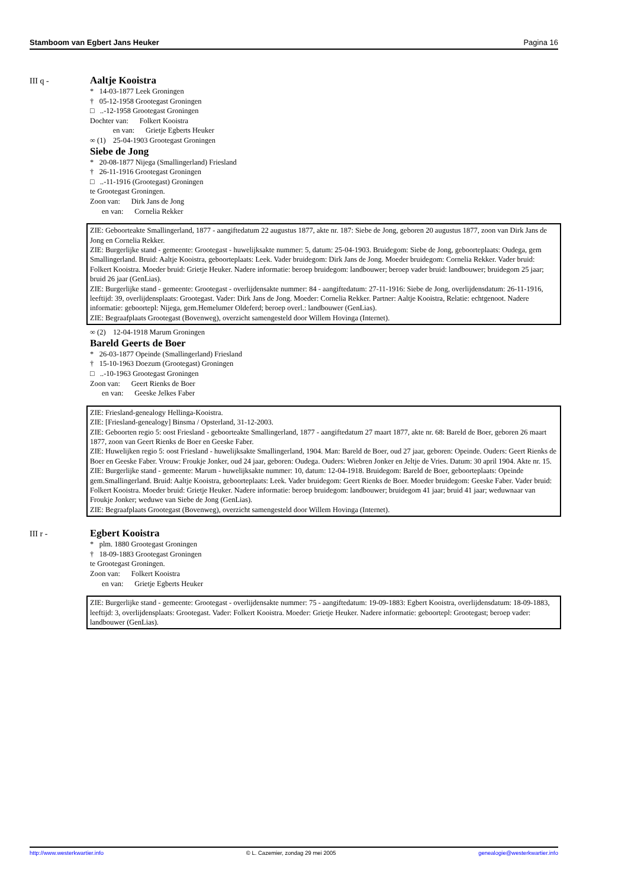Stamboom van Egbert Jans Heuker Pagina 16
III q -
Aaltje Kooistra
* 14-03-1877 Leek Groningen
† 05-12-1958 Grootegast Groningen
□ ..-12-1958 Grootegast Groningen
Dochter van: Folkert Kooistra
en van: Grietje Egberts Heuker
∞ (1) 25-04-1903 Grootegast Groningen
Siebe de Jong
* 20-08-1877 Nijega (Smallingerland) Friesland
† 26-11-1916 Grootegast Groningen
□ ..-11-1916 (Grootegast) Groningen
te Grootegast Groningen.
Zoon van: Dirk Jans de Jong
en van: Cornelia Rekker
ZIE: Geboorteakte Smallingerland, 1877 - aangiftedatum 22 augustus 1877, akte nr. 187: Siebe de Jong, geboren 20 augustus 1877, zoon van Dirk Jans de Jong en Cornelia Rekker.
ZIE: Burgerlijke stand - gemeente: Grootegast - huwelijksakte nummer: 5, datum: 25-04-1903. Bruidegom: Siebe de Jong, geboorteplaats: Oudega, gem Smallingerland. Bruid: Aaltje Kooistra, geboorteplaats: Leek. Vader bruidegom: Dirk Jans de Jong. Moeder bruidegom: Cornelia Rekker. Vader bruid: Folkert Kooistra. Moeder bruid: Grietje Heuker. Nadere informatie: beroep bruidegom: landbouwer; beroep vader bruid: landbouwer; bruidegom 25 jaar; bruid 26 jaar (GenLias).
ZIE: Burgerlijke stand - gemeente: Grootegast - overlijdensakte nummer: 84 - aangiftedatum: 27-11-1916: Siebe de Jong, overlijdensdatum: 26-11-1916, leeftijd: 39, overlijdensplaats: Grootegast. Vader: Dirk Jans de Jong. Moeder: Cornelia Rekker. Partner: Aaltje Kooistra, Relatie: echtgenoot. Nadere informatie: geboortepl: Nijega, gem.Hemelumer Oldeferd; beroep overl.: landbouwer (GenLias).
ZIE: Begraafplaats Grootegast (Bovenweg), overzicht samengesteld door Willem Hovinga (Internet).
∞ (2) 12-04-1918 Marum Groningen
Bareld Geerts de Boer
* 26-03-1877 Opeinde (Smallingerland) Friesland
† 15-10-1963 Doezum (Grootegast) Groningen
□ ..-10-1963 Grootegast Groningen
Zoon van: Geert Rienks de Boer
en van: Geeske Jelkes Faber
ZIE: Friesland-genealogy Hellinga-Kooistra.
ZIE: [Friesland-genealogy] Binsma / Opsterland, 31-12-2003.
ZIE: Geboorten regio 5: oost Friesland - geboorteakte Smallingerland, 1877 - aangiftedatum 27 maart 1877, akte nr. 68: Bareld de Boer, geboren 26 maart 1877, zoon van Geert Rienks de Boer en Geeske Faber.
ZIE: Huwelijken regio 5: oost Friesland - huwelijksakte Smallingerland, 1904. Man: Bareld de Boer, oud 27 jaar, geboren: Opeinde. Ouders: Geert Rienks de Boer en Geeske Faber. Vrouw: Froukje Jonker, oud 24 jaar, geboren: Oudega. Ouders: Wiebren Jonker en Jeltje de Vries. Datum: 30 april 1904. Akte nr. 15.
ZIE: Burgerlijke stand - gemeente: Marum - huwelijksakte nummer: 10, datum: 12-04-1918. Bruidegom: Bareld de Boer, geboorteplaats: Opeinde gem.Smallingerland. Bruid: Aaltje Kooistra, geboorteplaats: Leek. Vader bruidegom: Geert Rienks de Boer. Moeder bruidegom: Geeske Faber. Vader bruid: Folkert Kooistra. Moeder bruid: Grietje Heuker. Nadere informatie: beroep bruidegom: landbouwer; bruidegom 41 jaar; bruid 41 jaar; weduwnaar van Froukje Jonker; weduwe van Siebe de Jong (GenLias).
ZIE: Begraafplaats Grootegast (Bovenweg), overzicht samengesteld door Willem Hovinga (Internet).
III r -
Egbert Kooistra
* plm. 1880 Grootegast Groningen
† 18-09-1883 Grootegast Groningen
te Grootegast Groningen.
Zoon van: Folkert Kooistra
en van: Grietje Egberts Heuker
ZIE: Burgerlijke stand - gemeente: Grootegast - overlijdensakte nummer: 75 - aangiftedatum: 19-09-1883: Egbert Kooistra, overlijdensdatum: 18-09-1883, leeftijd: 3, overlijdensplaats: Grootegast. Vader: Folkert Kooistra. Moeder: Grietje Heuker. Nadere informatie: geboortepl: Grootegast; beroep vader: landbouwer (GenLias).
http://www.westerkwartier.info © L. Cazemier, zondag 29 mei 2005 genealogie@westerkwartier.info